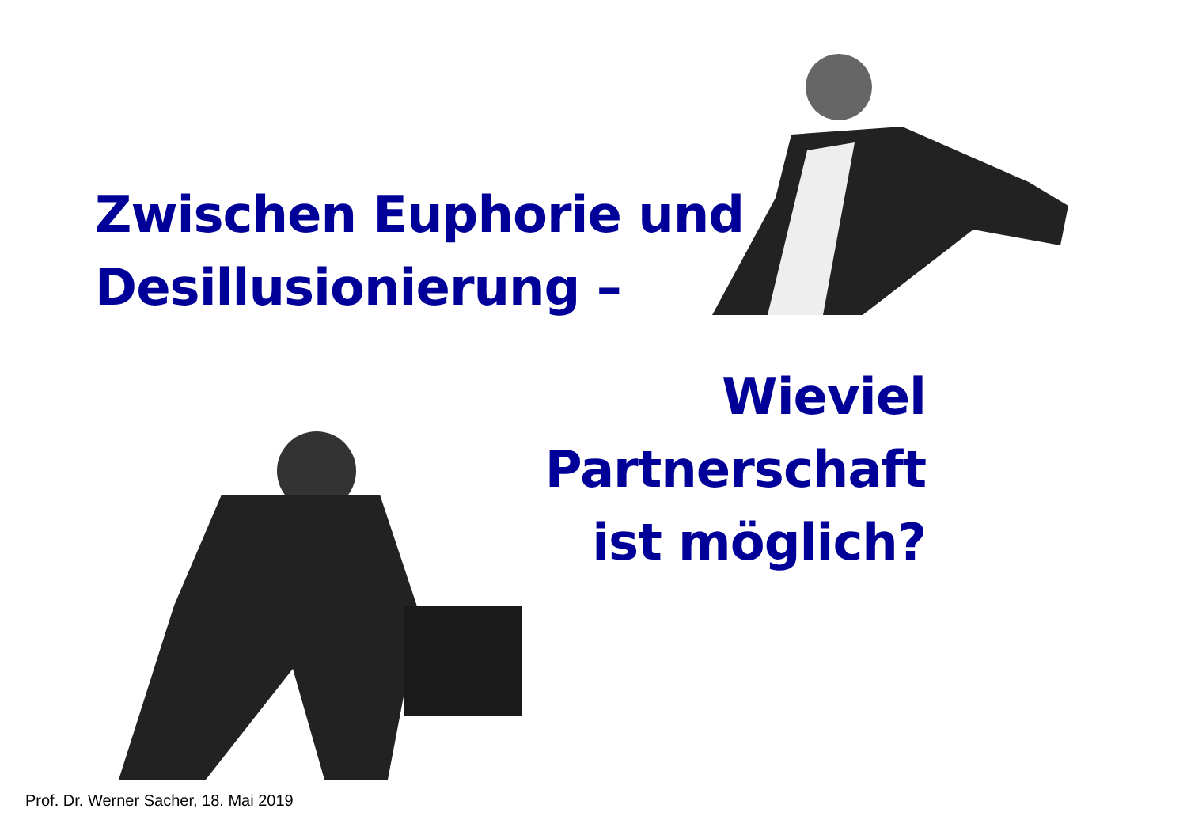Zwischen Euphorie und
Desillusionierung –
Wieviel
Partnerschaft
ist möglich?
Prof. Dr. Werner Sacher, 18. Mai 2019